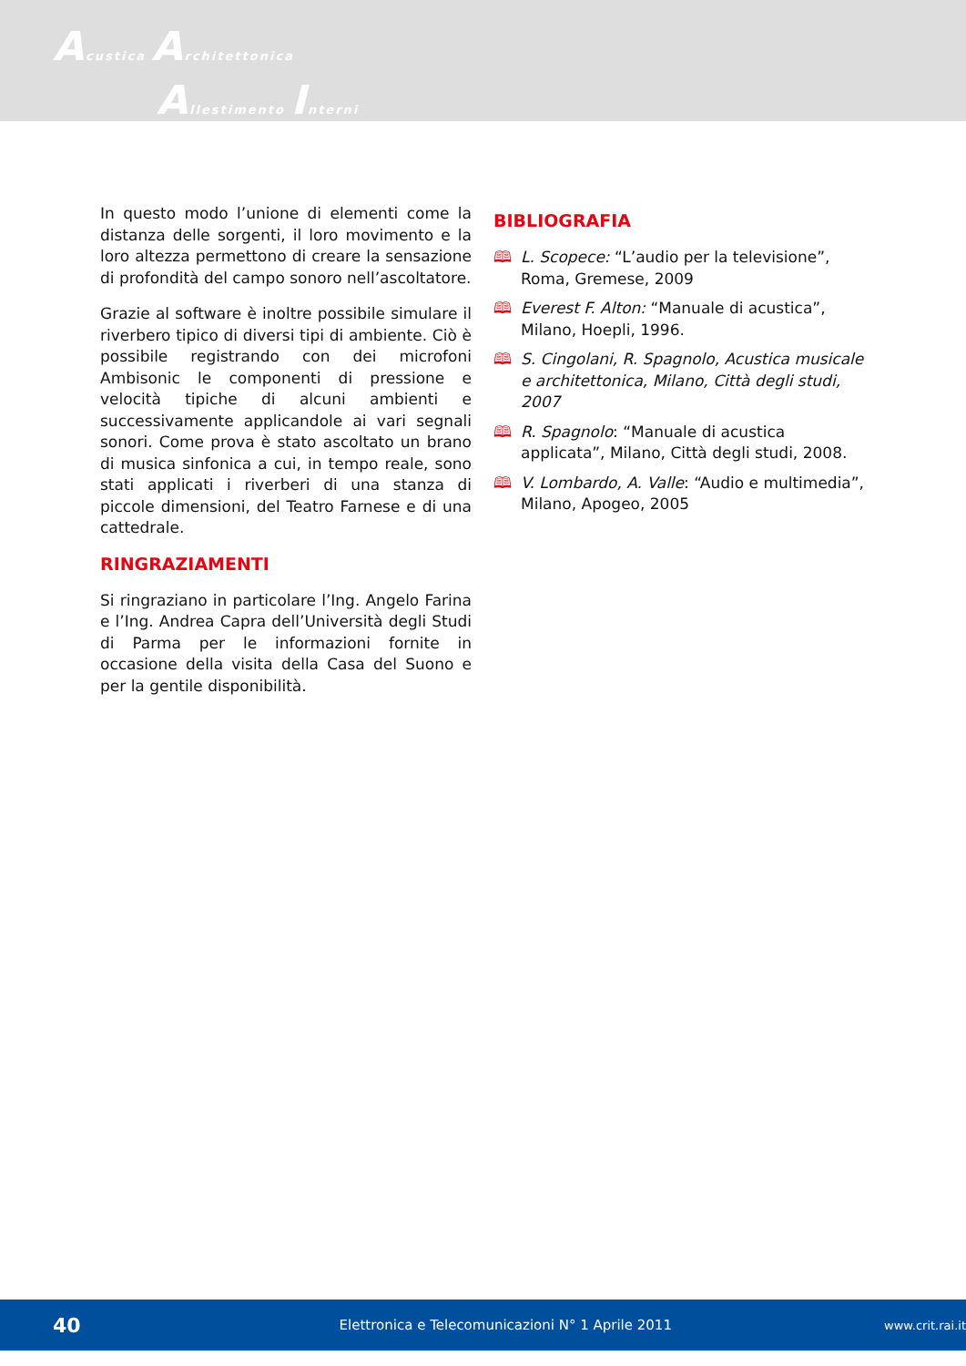Acustica Architettonica
Allestimento Interni
In questo modo l’unione di elementi come la distanza delle sorgenti, il loro movimento e la loro altezza permettono di creare la sensazione di profondità del campo sonoro nell’ascoltatore.
Grazie al software è inoltre possibile simulare il riverbero tipico di diversi tipi di ambiente. Ciò è possibile registrando con dei microfoni Ambisonic le componenti di pressione e velocità tipiche di alcuni ambienti e successivamente applicandole ai vari segnali sonori. Come prova è stato ascoltato un brano di musica sinfonica a cui, in tempo reale, sono stati applicati i riverberi di una stanza di piccole dimensioni, del Teatro Farnese e di una cattedrale.
RINGRAZIAMENTI
Si ringraziano in particolare l’Ing. Angelo Farina e l’Ing. Andrea Capra dell’Università degli Studi di Parma per le informazioni fornite in occasione della visita della Casa del Suono e per la gentile disponibilità.
BIBLIOGRAFIA
🕮 L. Scopece: “L’audio per la televisione”, Roma, Gremese, 2009
🕮 Everest F. Alton: “Manuale di acustica”, Milano, Hoepli, 1996.
🕮 S. Cingolani, R. Spagnolo, Acustica musicale e architettonica, Milano, Città degli studi, 2007
🕮 R. Spagnolo: “Manuale di acustica applicata”, Milano, Città degli studi, 2008.
🕮 V. Lombardo, A. Valle: “Audio e multimedia”, Milano, Apogeo, 2005
40 Elettronica e Telecomunicazioni N° 1 Aprile 2011 www.crit.rai.it